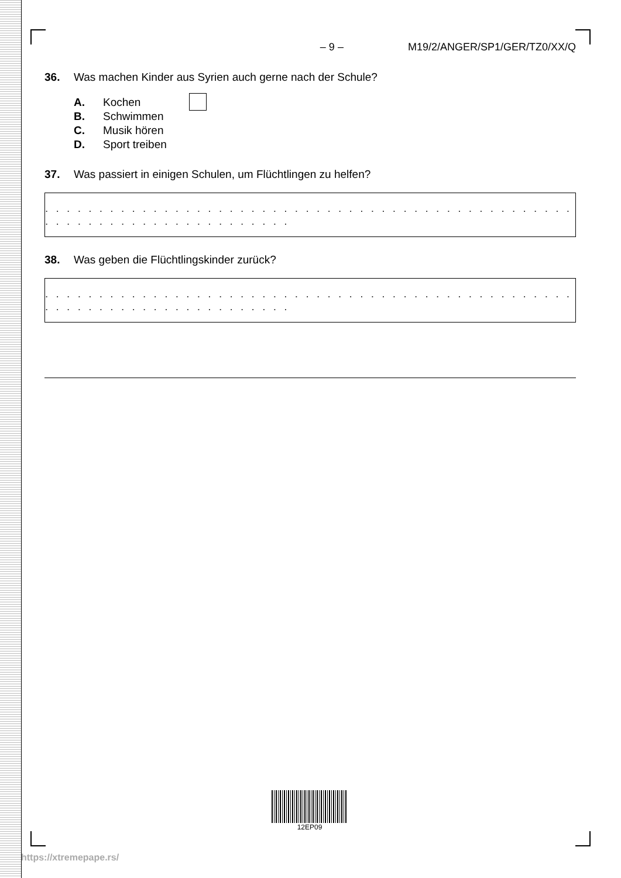– 9 – M19/2/ANGER/SP1/GER/TZ0/XX/Q
36. Was machen Kinder aus Syrien auch gerne nach der Schule?
A. Kochen
B. Schwimmen
C. Musik hören
D. Sport treiben
37. Was passiert in einigen Schulen, um Flüchtlingen zu helfen?
. . . . . . . . . . . . . . . . . . . . . . . . . . . . . . . . . . . . . . . . . . . . . . . . . . . . . . . . . . . . . . . . . . . . . . . .
38. Was geben die Flüchtlingskinder zurück?
. . . . . . . . . . . . . . . . . . . . . . . . . . . . . . . . . . . . . . . . . . . . . . . . . . . . . . . . . . . . . . . . . . . . . . . .
12EP09
https://xtremepape.rs/